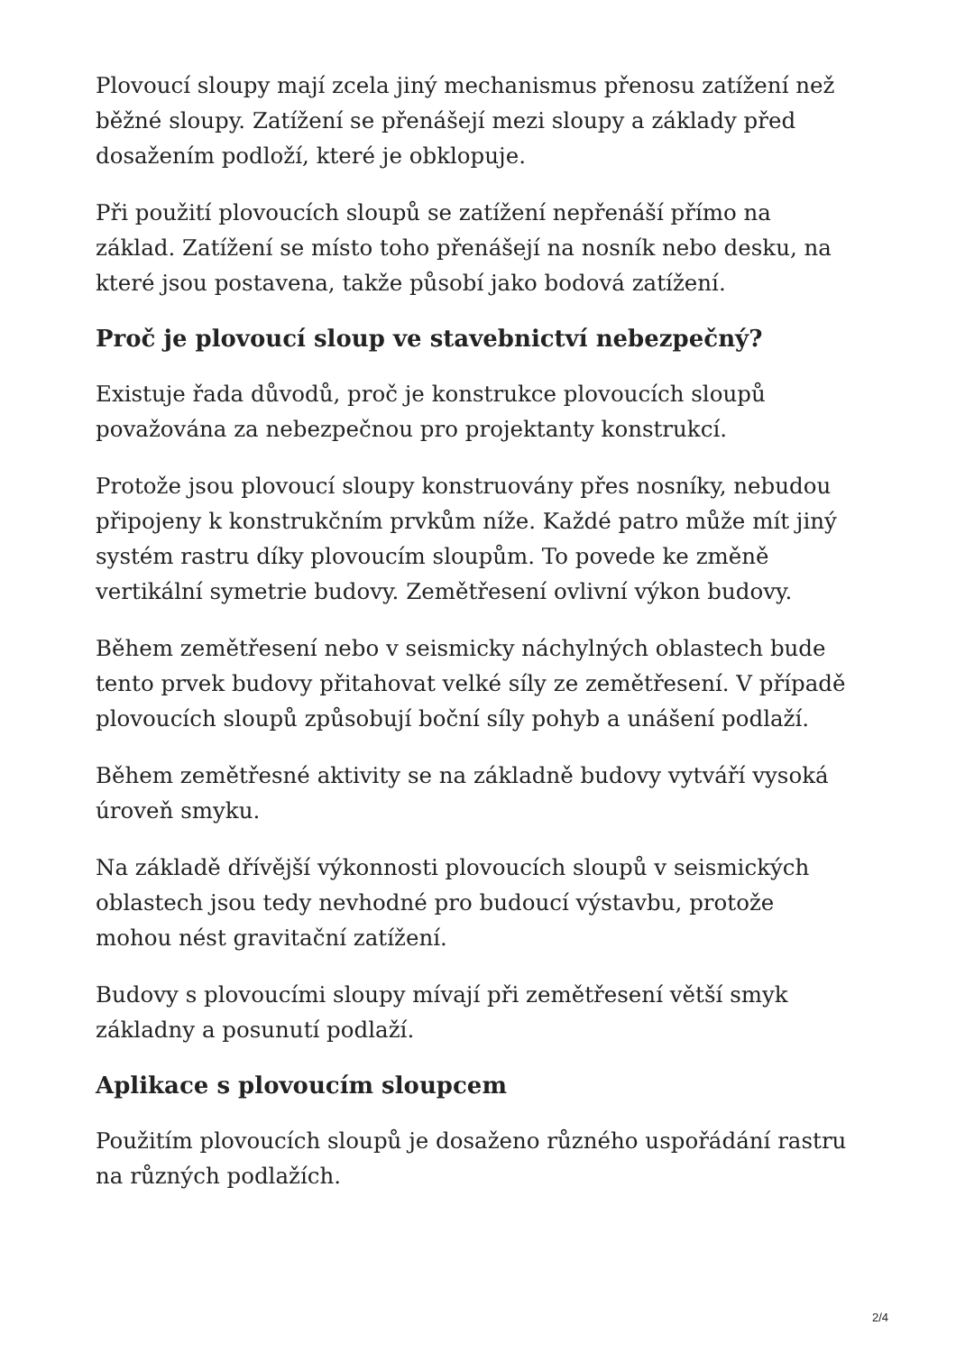Plovoucí sloupy mají zcela jiný mechanismus přenosu zatížení než běžné sloupy. Zatížení se přenášejí mezi sloupy a základy před dosažením podloží, které je obklopuje.
Při použití plovoucích sloupů se zatížení nepřenáší přímo na základ. Zatížení se místo toho přenášejí na nosník nebo desku, na které jsou postavena, takže působí jako bodová zatížení.
Proč je plovoucí sloup ve stavebnictví nebezpečný?
Existuje řada důvodů, proč je konstrukce plovoucích sloupů považována za nebezpečnou pro projektanty konstrukcí.
Protože jsou plovoucí sloupy konstruovány přes nosníky, nebudou připojeny k konstrukčním prvkům níže. Každé patro může mít jiný systém rastru díky plovoucím sloupům. To povede ke změně vertikální symetrie budovy. Zemětřesení ovlivní výkon budovy.
Během zemětřesení nebo v seismicky náchylných oblastech bude tento prvek budovy přitahovat velké síly ze zemětřesení. V případě plovoucích sloupů způsobují boční síly pohyb a unášení podlaží.
Během zemětřesné aktivity se na základně budovy vytváří vysoká úroveň smyku.
Na základě dřívější výkonnosti plovoucích sloupů v seismických oblastech jsou tedy nevhodné pro budoucí výstavbu, protože mohou nést gravitační zatížení.
Budovy s plovoucími sloupy mívají při zemětřesení větší smyk základny a posunutí podlaží.
Aplikace s plovoucím sloupcem
Použitím plovoucích sloupů je dosaženo různého uspořádání rastru na různých podlažích.
2/4